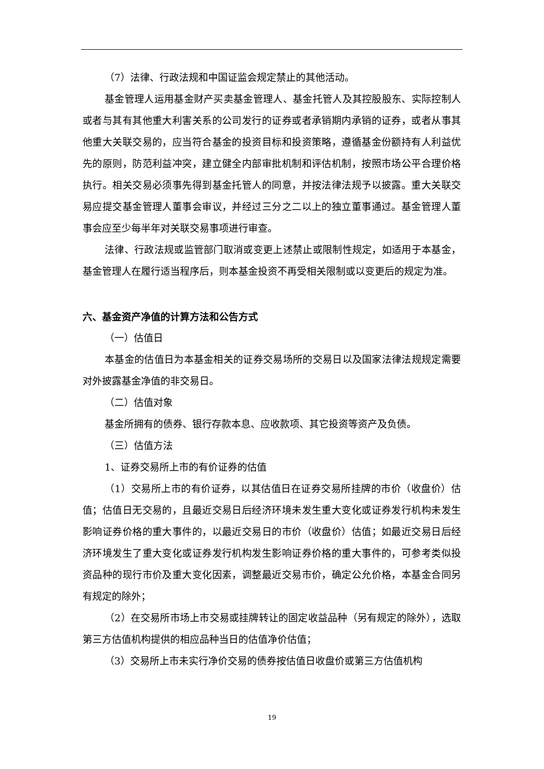（7）法律、行政法规和中国证监会规定禁止的其他活动。
基金管理人运用基金财产买卖基金管理人、基金托管人及其控股股东、实际控制人或者与其有其他重大利害关系的公司发行的证券或者承销期内承销的证券，或者从事其他重大关联交易的，应当符合基金的投资目标和投资策略，遵循基金份额持有人利益优先的原则，防范利益冲突，建立健全内部审批机制和评估机制，按照市场公平合理价格执行。相关交易必须事先得到基金托管人的同意，并按法律法规予以披露。重大关联交易应提交基金管理人董事会审议，并经过三分之二以上的独立董事通过。基金管理人董事会应至少每半年对关联交易事项进行审查。
法律、行政法规或监管部门取消或变更上述禁止或限制性规定，如适用于本基金，基金管理人在履行适当程序后，则本基金投资不再受相关限制或以变更后的规定为准。
六、基金资产净值的计算方法和公告方式
（一）估值日
本基金的估值日为本基金相关的证券交易场所的交易日以及国家法律法规规定需要对外披露基金净值的非交易日。
（二）估值对象
基金所拥有的债券、银行存款本息、应收款项、其它投资等资产及负债。
（三）估值方法
1、证券交易所上市的有价证券的估值
（1）交易所上市的有价证券，以其估值日在证券交易所挂牌的市价（收盘价）估值；估值日无交易的，且最近交易日后经济环境未发生重大变化或证券发行机构未发生影响证券价格的重大事件的，以最近交易日的市价（收盘价）估值；如最近交易日后经济环境发生了重大变化或证券发行机构发生影响证券价格的重大事件的，可参考类似投资品种的现行市价及重大变化因素，调整最近交易市价，确定公允价格，本基金合同另有规定的除外；
（2）在交易所市场上市交易或挂牌转让的固定收益品种（另有规定的除外），选取第三方估值机构提供的相应品种当日的估值净价估值；
（3）交易所上市未实行净价交易的债券按估值日收盘价或第三方估值机构
19